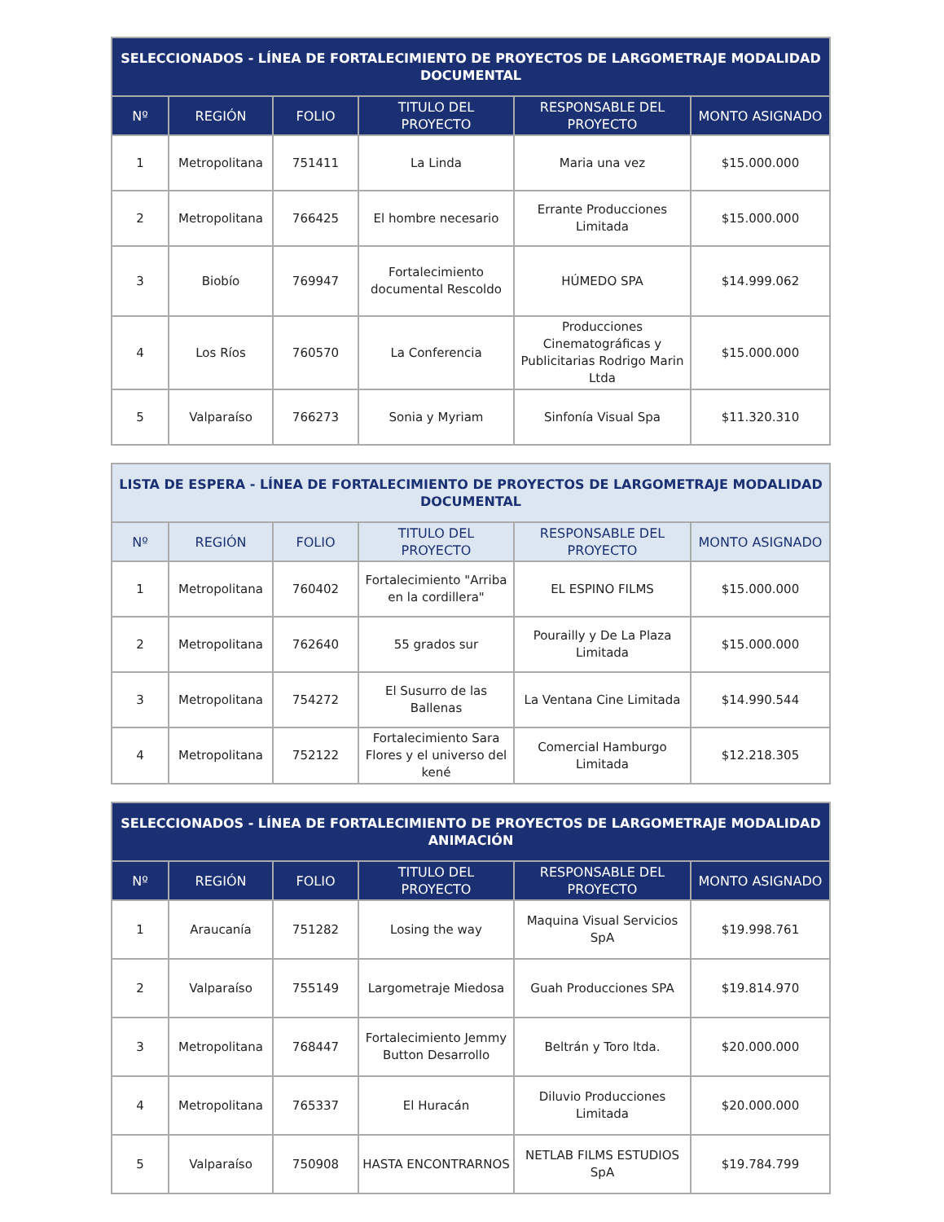| SELECCIONADOS - LÍNEA DE FORTALECIMIENTO DE PROYECTOS DE LARGOMETRAJE MODALIDAD DOCUMENTAL | | | | | |
| --- | --- | --- | --- | --- | --- |
| Nº | REGIÓN | FOLIO | TITULO DEL PROYECTO | RESPONSABLE DEL PROYECTO | MONTO ASIGNADO |
| 1 | Metropolitana | 751411 | La Linda | Maria una vez | $15.000.000 |
| 2 | Metropolitana | 766425 | El hombre necesario | Errante Producciones Limitada | $15.000.000 |
| 3 | Biobío | 769947 | Fortalecimiento documental Rescoldo | HÚMEDO SPA | $14.999.062 |
| 4 | Los Ríos | 760570 | La Conferencia | Producciones Cinematográficas y Publicitarias Rodrigo Marin Ltda | $15.000.000 |
| 5 | Valparaíso | 766273 | Sonia y Myriam | Sinfonía Visual Spa | $11.320.310 |
| LISTA DE ESPERA - LÍNEA DE FORTALECIMIENTO DE PROYECTOS DE LARGOMETRAJE MODALIDAD DOCUMENTAL | | | | | |
| --- | --- | --- | --- | --- | --- |
| Nº | REGIÓN | FOLIO | TITULO DEL PROYECTO | RESPONSABLE DEL PROYECTO | MONTO ASIGNADO |
| 1 | Metropolitana | 760402 | Fortalecimiento "Arriba en la cordillera" | EL ESPINO FILMS | $15.000.000 |
| 2 | Metropolitana | 762640 | 55 grados sur | Pourailly y De La Plaza Limitada | $15.000.000 |
| 3 | Metropolitana | 754272 | El Susurro de las Ballenas | La Ventana Cine Limitada | $14.990.544 |
| 4 | Metropolitana | 752122 | Fortalecimiento Sara Flores y el universo del kené | Comercial Hamburgo Limitada | $12.218.305 |
| SELECCIONADOS - LÍNEA DE FORTALECIMIENTO DE PROYECTOS DE LARGOMETRAJE MODALIDAD ANIMACIÓN | | | | | |
| --- | --- | --- | --- | --- | --- |
| Nº | REGIÓN | FOLIO | TITULO DEL PROYECTO | RESPONSABLE DEL PROYECTO | MONTO ASIGNADO |
| 1 | Araucanía | 751282 | Losing the way | Maquina Visual Servicios SpA | $19.998.761 |
| 2 | Valparaíso | 755149 | Largometraje Miedosa | Guah Producciones SPA | $19.814.970 |
| 3 | Metropolitana | 768447 | Fortalecimiento Jemmy Button Desarrollo | Beltrán y Toro ltda. | $20.000.000 |
| 4 | Metropolitana | 765337 | El Huracán | Diluvio Producciones Limitada | $20.000.000 |
| 5 | Valparaíso | 750908 | HASTA ENCONTRARNOS | NETLAB FILMS ESTUDIOS SpA | $19.784.799 |